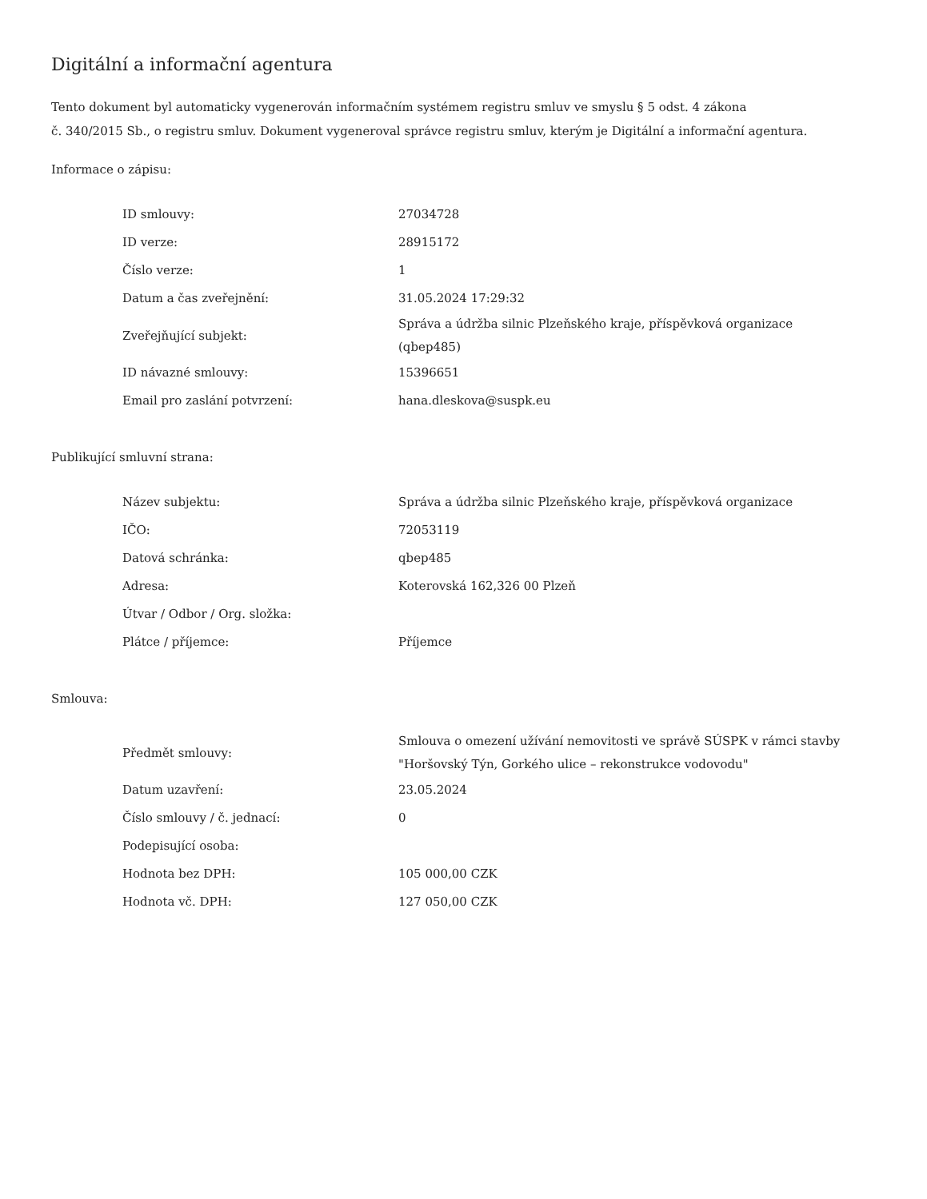Digitální a informační agentura
Tento dokument byl automaticky vygenerován informačním systémem registru smluv ve smyslu § 5 odst. 4 zákona
č. 340/2015 Sb., o registru smluv. Dokument vygeneroval správce registru smluv, kterým je Digitální a informační agentura.
Informace o zápisu:
| ID smlouvy: | 27034728 |
| ID verze: | 28915172 |
| Číslo verze: | 1 |
| Datum a čas zveřejnění: | 31.05.2024 17:29:32 |
| Zveřejňující subjekt: | Správa a údržba silnic Plzeňského kraje, příspěvková organizace (qbep485) |
| ID návazné smlouvy: | 15396651 |
| Email pro zaslání potvrzení: | hana.dleskova@suspk.eu |
Publikující smluvní strana:
| Název subjektu: | Správa a údržba silnic Plzeňského kraje, příspěvková organizace |
| IČO: | 72053119 |
| Datová schránka: | qbep485 |
| Adresa: | Koterovská 162,326 00 Plzeň |
| Útvar / Odbor / Org. složka: | |
| Plátce / příjemce: | Příjemce |
Smlouva:
| Předmět smlouvy: | Smlouva o omezení užívání nemovitosti ve správě SÚSPK v rámci stavby "Horšovský Týn, Gorkého ulice – rekonstrukce vodovodu" |
| Datum uzavření: | 23.05.2024 |
| Číslo smlouvy / č. jednací: | 0 |
| Podepisující osoba: | |
| Hodnota bez DPH: | 105 000,00 CZK |
| Hodnota vč. DPH: | 127 050,00 CZK |